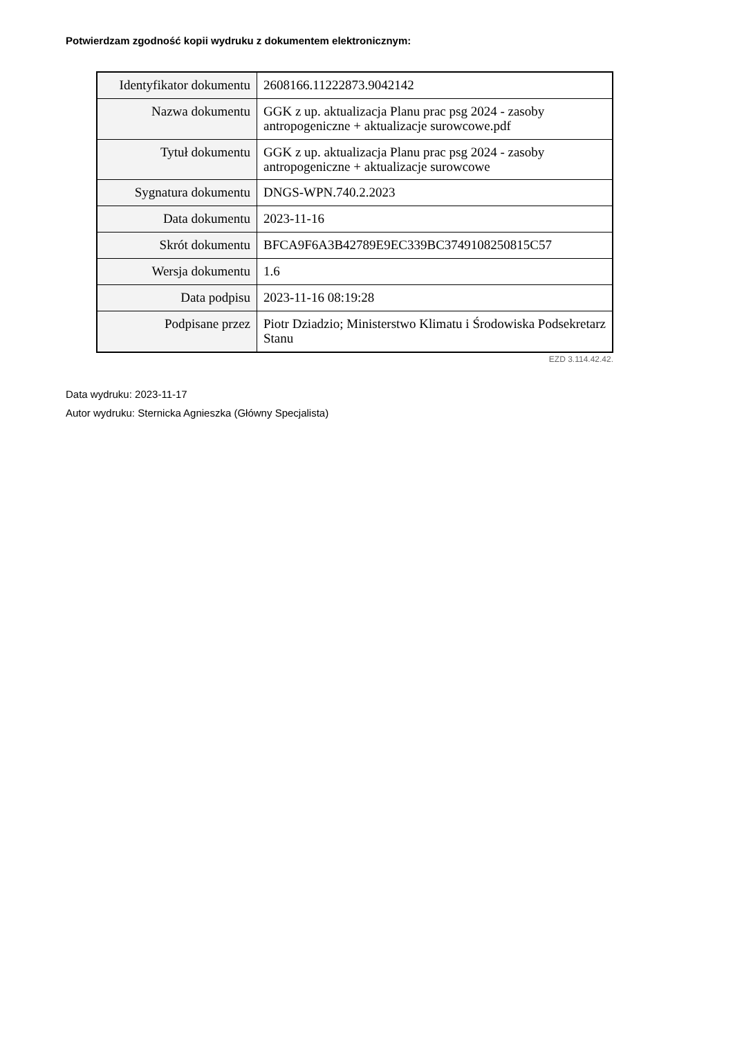Potwierdzam zgodność kopii wydruku z dokumentem elektronicznym:
| Identyfikator dokumentu | 2608166.11222873.9042142 |
| Nazwa dokumentu | GGK z up. aktualizacja Planu prac psg 2024 - zasoby antropogeniczne + aktualizacje surowcowe.pdf |
| Tytuł dokumentu | GGK z up. aktualizacja Planu prac psg 2024 - zasoby antropogeniczne + aktualizacje surowcowe |
| Sygnatura dokumentu | DNGS-WPN.740.2.2023 |
| Data dokumentu | 2023-11-16 |
| Skrót dokumentu | BFCA9F6A3B42789E9EC339BC3749108250815C57 |
| Wersja dokumentu | 1.6 |
| Data podpisu | 2023-11-16 08:19:28 |
| Podpisane przez | Piotr Dziadzio; Ministerstwo Klimatu i Środowiska Podsekretarz Stanu |
EZD 3.114.42.42.
Data wydruku: 2023-11-17
Autor wydruku: Sternicka Agnieszka (Główny Specjalista)